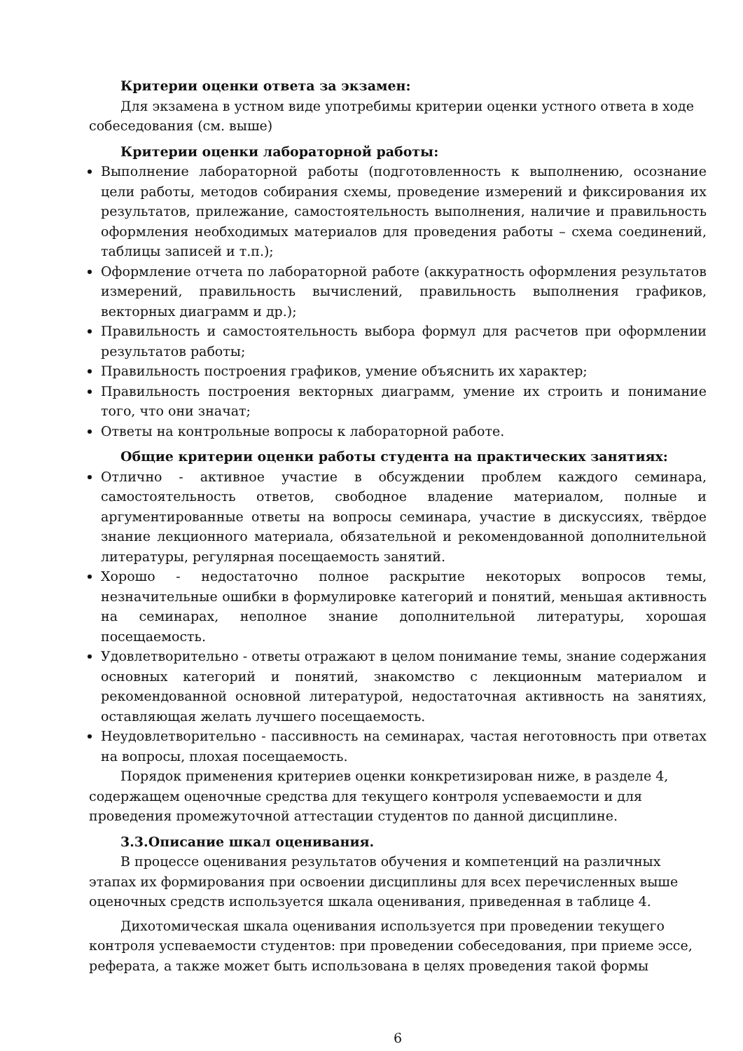Критерии оценки ответа за экзамен:
Для экзамена в устном виде употребимы критерии оценки устного ответа в ходе собеседования (см. выше)
Критерии оценки лабораторной работы:
Выполнение лабораторной работы (подготовленность к выполнению, осознание цели работы, методов собирания схемы, проведение измерений и фиксирования их результатов, прилежание, самостоятельность выполнения, наличие и правильность оформления необходимых материалов для проведения работы – схема соединений, таблицы записей и т.п.);
Оформление отчета по лабораторной работе (аккуратность оформления результатов измерений, правильность вычислений, правильность выполнения графиков, векторных диаграмм и др.);
Правильность и самостоятельность выбора формул для расчетов при оформлении результатов работы;
Правильность построения графиков, умение объяснить их характер;
Правильность построения векторных диаграмм, умение их строить и понимание того, что они значат;
Ответы на контрольные вопросы к лабораторной работе.
Общие критерии оценки работы студента на практических занятиях:
Отлично - активное участие в обсуждении проблем каждого семинара, самостоятельность ответов, свободное владение материалом, полные и аргументированные ответы на вопросы семинара, участие в дискуссиях, твёрдое знание лекционного материала, обязательной и рекомендованной дополнительной литературы, регулярная посещаемость занятий.
Хорошо - недостаточно полное раскрытие некоторых вопросов темы, незначительные ошибки в формулировке категорий и понятий, меньшая активность на семинарах, неполное знание дополнительной литературы, хорошая посещаемость.
Удовлетворительно - ответы отражают в целом понимание темы, знание содержания основных категорий и понятий, знакомство с лекционным материалом и рекомендованной основной литературой, недостаточная активность на занятиях, оставляющая желать лучшего посещаемость.
Неудовлетворительно - пассивность на семинарах, частая неготовность при ответах на вопросы, плохая посещаемость.
Порядок применения критериев оценки конкретизирован ниже, в разделе 4, содержащем оценочные средства для текущего контроля успеваемости и для проведения промежуточной аттестации студентов по данной дисциплине.
3.3.Описание шкал оценивания.
В процессе оценивания результатов обучения и компетенций на различных этапах их формирования при освоении дисциплины для всех перечисленных выше оценочных средств используется шкала оценивания, приведенная в таблице 4.
Дихотомическая шкала оценивания используется при проведении текущего контроля успеваемости студентов: при проведении собеседования, при приеме эссе, реферата, а также может быть использована в целях проведения такой формы
6